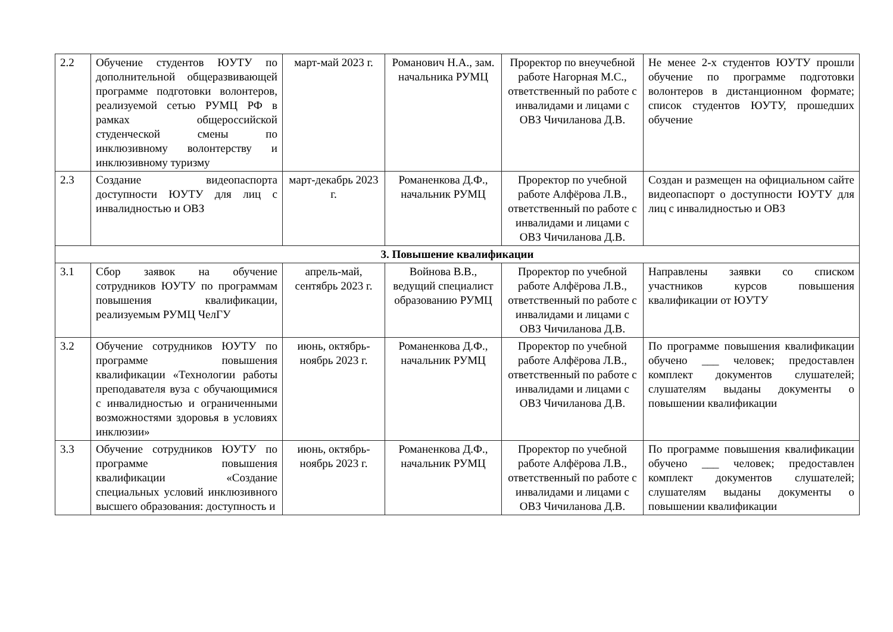| 2.2 | Обучение студентов ЮУТУ по дополнительной общеразвивающей программе подготовки волонтеров, реализуемой сетью РУМЦ РФ в рамках общероссийской студенческой смены по инклюзивному волонтерству и инклюзивному туризму | март-май 2023 г. | Романович Н.А., зам. начальника РУМЦ | Проректор по внеучебной работе Нагорная М.С., ответственный по работе с инвалидами и лицами с ОВЗ Чичиланова Д.В. | Не менее 2-х студентов ЮУТУ прошли обучение по программе подготовки волонтеров в дистанционном формате; список студентов ЮУТУ, прошедших обучение |
| 2.3 | Создание видеопаспорта доступности ЮУТУ для лиц с инвалидностью и ОВЗ | март-декабрь 2023 г. | Романенкова Д.Ф., начальник РУМЦ | Проректор по учебной работе Алфёрова Л.В., ответственный по работе с инвалидами и лицами с ОВЗ Чичиланова Д.В. | Создан и размещен на официальном сайте видеопаспорт о доступности ЮУТУ для лиц с инвалидностью и ОВЗ |
| 3. Повышение квалификации | | | | | |
| 3.1 | Сбор заявок на обучение сотрудников ЮУТУ по программам повышения квалификации, реализуемым РУМЦ ЧелГУ | апрель-май, сентябрь 2023 г. | Войнова В.В., ведущий специалист образованию РУМЦ | Проректор по учебной работе Алфёрова Л.В., ответственный по работе с инвалидами и лицами с ОВЗ Чичиланова Д.В. | Направлены заявки со списком участников курсов повышения квалификации от ЮУТУ |
| 3.2 | Обучение сотрудников ЮУТУ по программе повышения квалификации «Технологии работы преподавателя вуза с обучающимися с инвалидностью и ограниченными возможностями здоровья в условиях инклюзии» | июнь, октябрь-ноябрь 2023 г. | Романенкова Д.Ф., начальник РУМЦ | Проректор по учебной работе Алфёрова Л.В., ответственный по работе с инвалидами и лицами с ОВЗ Чичиланова Д.В. | По программе повышения квалификации обучено ___ человек; предоставлен комплект документов слушателей; слушателям выданы документы о повышении квалификации |
| 3.3 | Обучение сотрудников ЮУТУ по программе повышения квалификации «Создание специальных условий инклюзивного высшего образования: доступность и | июнь, октябрь-ноябрь 2023 г. | Романенкова Д.Ф., начальник РУМЦ | Проректор по учебной работе Алфёрова Л.В., ответственный по работе с инвалидами и лицами с ОВЗ Чичиланова Д.В. | По программе повышения квалификации обучено ___ человек; предоставлен комплект документов слушателей; слушателям выданы документы о повышении квалификации |